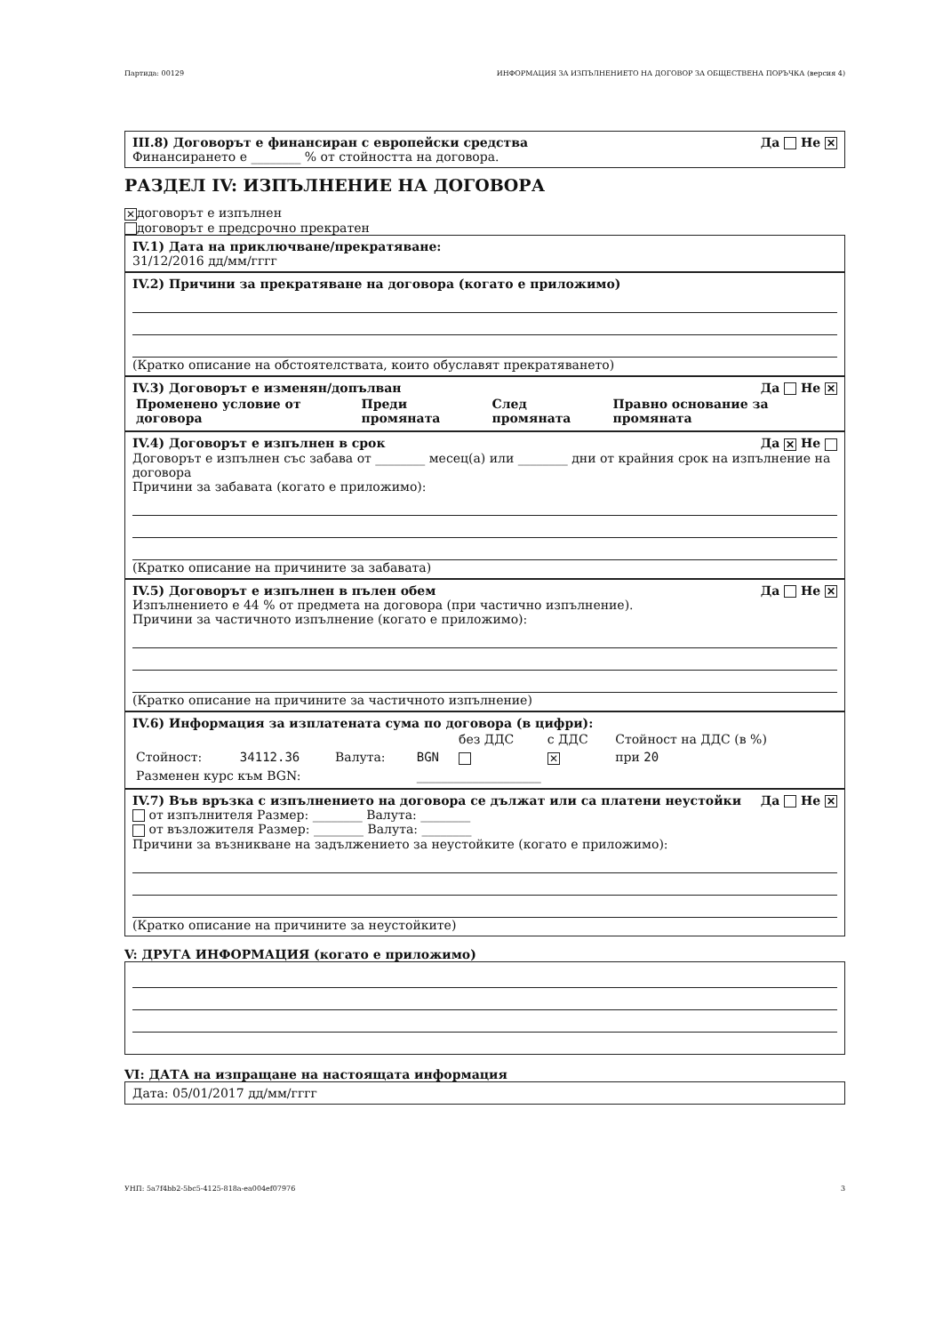Партида: 00129 ИНФОРМАЦИЯ ЗА ИЗПЪЛНЕНИЕТО НА ДОГОВОР ЗА ОБЩЕСТВЕНА ПОРЪЧКА (версия 4)
III.8) Договорът е финансиран с европейски средства Да Не ✕
Финансирането е ________ % от стойността на договора.
РАЗДЕЛ IV: ИЗПЪЛНЕНИЕ НА ДОГОВОРА
✕ договорът е изпълнен
договорът е предсрочно прекратен
IV.1) Дата на приключване/прекратяване:
31/12/2016 дд/мм/гггг
IV.2) Причини за прекратяване на договора (когато е приложимо)
(Кратко описание на обстоятелствата, които обуславят прекратяването)
IV.3) Договорът е изменян/допълван Да Не ✕
| Променено условие от договора | Преди промяната | След промяната | Правно основание за промяната |
IV.4) Договорът е изпълнен в срок Да ✕ Не
Договорът е изпълнен със забава от ________ месец(а) или ________ дни от крайния срок на изпълнение на договора
Причини за забавата (когато е приложимо):
(Кратко описание на причините за забавата)
IV.5) Договорът е изпълнен в пълен обем Да Не ✕
Изпълнението е 44 % от предмета на договора (при частично изпълнение).
Причини за частичното изпълнение (когато е приложимо):
(Кратко описание на причините за частичното изпълнение)
IV.6) Информация за изплатената сума по договора (в цифри):
| | | | | без ДДС | с ДДС | Стойност на ДДС (в %) |
| Стойност: | 34112.36 | Валута: | BGN | | ✕ | при 20 |
| Разменен курс към BGN: | | | ____________________ | | | |
IV.7) Във връзка с изпълнението на договора се дължат или са платени неустойки Да Не ✕
от изпълнителя Размер: ________ Валута: ________
от възложителя Размер: ________ Валута: ________
Причини за възникване на задължението за неустойките (когато е приложимо):
(Кратко описание на причините за неустойките)
V: ДРУГА ИНФОРМАЦИЯ (когато е приложимо)
VI: ДАТА на изпращане на настоящата информация
Дата: 05/01/2017 дд/мм/гггг
УНП: 5a7f4bb2-5bc5-4125-818a-ea004ef07976 3